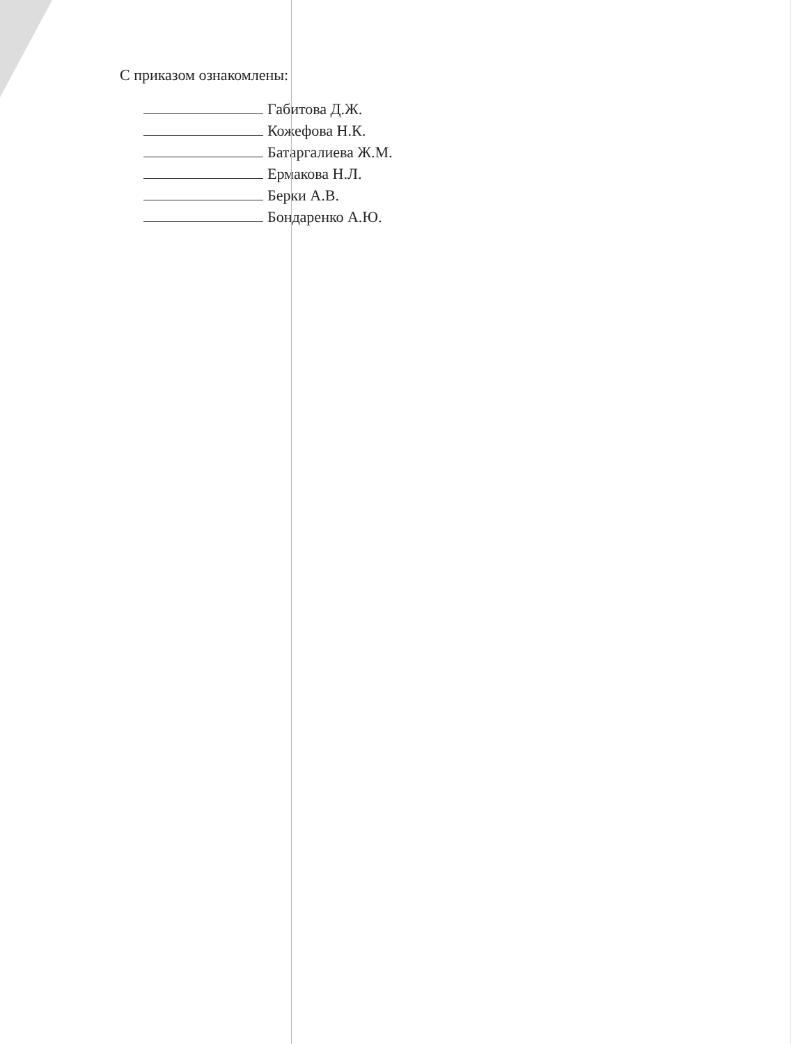С приказом ознакомлены:
Габитова Д.Ж.
Кожефова Н.К.
Батаргалиева Ж.М.
Ермакова Н.Л.
Берки А.В.
Бондаренко А.Ю.